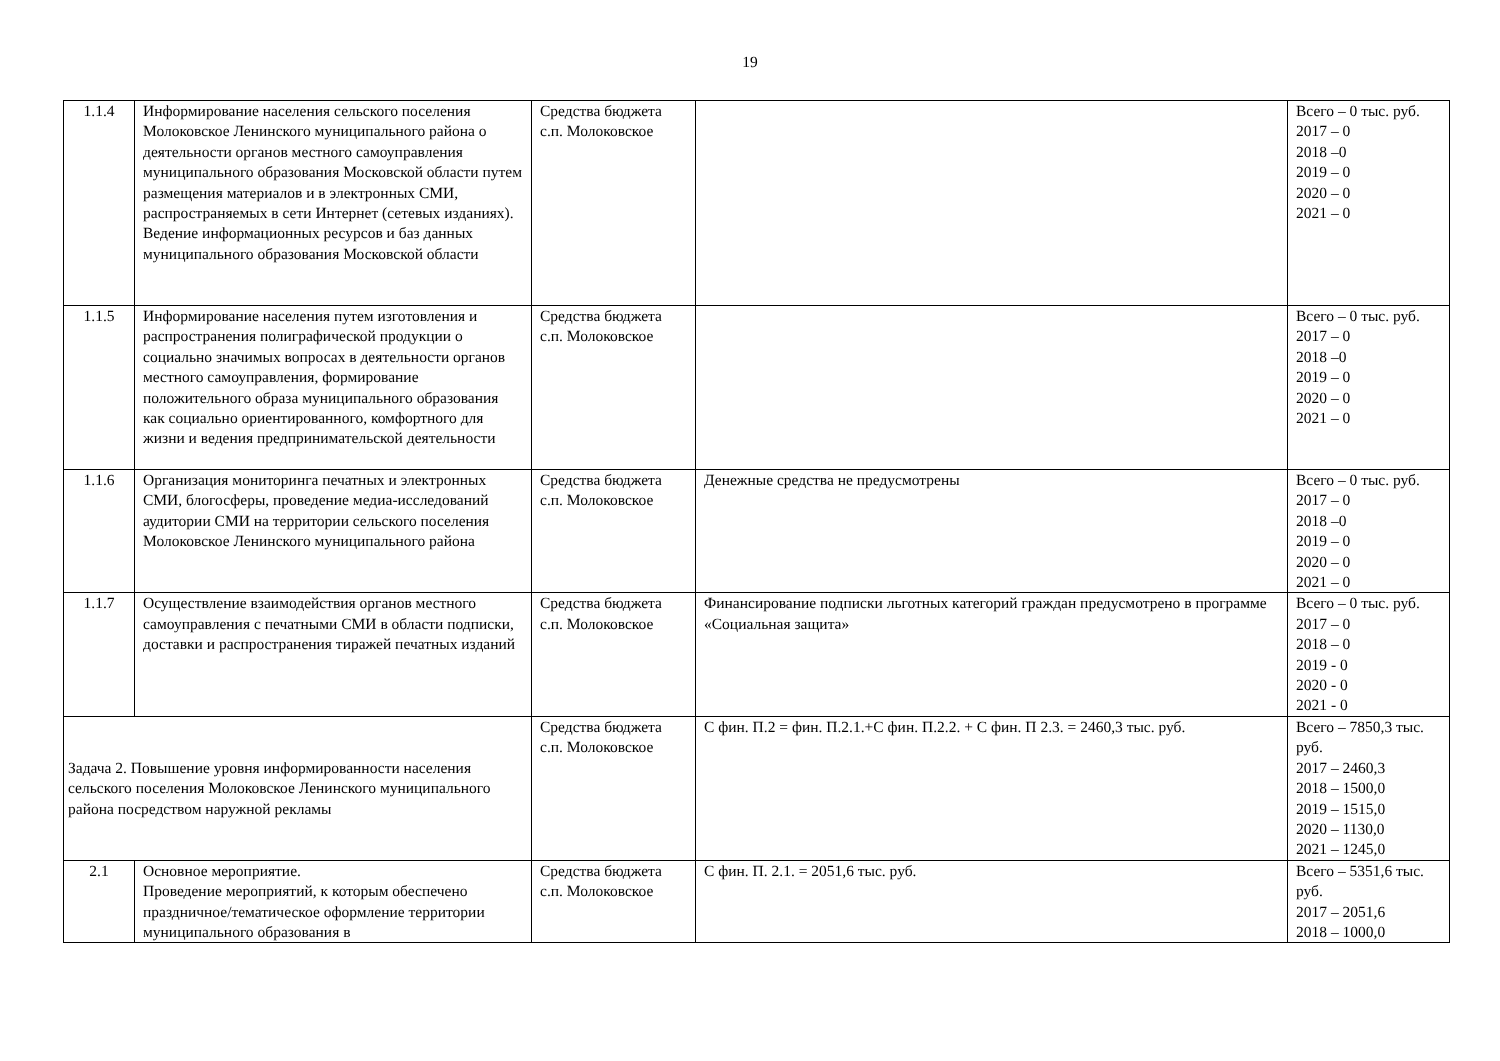19
| 1.1.4 | Информирование населения сельского поселения Молоковское Ленинского муниципального района о деятельности органов местного самоуправления муниципального образования Московской области путем размещения материалов и в электронных СМИ, распространяемых в сети Интернет (сетевых изданиях). Ведение информационных ресурсов и баз данных муниципального образования Московской области | Средства бюджета с.п. Молоковское | | Всего – 0 тыс. руб. 2017 – 0 2018 –0 2019 – 0 2020 – 0 2021 – 0 |
| 1.1.5 | Информирование населения путем изготовления и распространения полиграфической продукции о социально значимых вопросах в деятельности органов местного самоуправления, формирование положительного образа муниципального образования как социально ориентированного, комфортного для жизни и ведения предпринимательской деятельности | Средства бюджета с.п. Молоковское | | Всего – 0 тыс. руб. 2017 – 0 2018 –0 2019 – 0 2020 – 0 2021 – 0 |
| 1.1.6 | Организация мониторинга печатных и электронных СМИ, блогосферы, проведение медиа-исследований аудитории СМИ на территории сельского поселения Молоковское Ленинского муниципального района | Средства бюджета с.п. Молоковское | Денежные средства не предусмотрены | Всего – 0 тыс. руб. 2017 – 0 2018 –0 2019 – 0 2020 – 0 2021 – 0 |
| 1.1.7 | Осуществление взаимодействия органов местного самоуправления с печатными СМИ в области подписки, доставки и распространения тиражей печатных изданий | Средства бюджета с.п. Молоковское | Финансирование подписки льготных категорий граждан предусмотрено в программе «Социальная защита» | Всего – 0 тыс. руб. 2017 – 0 2018 – 0 2019 - 0 2020 - 0 2021 - 0 |
| Задача 2. Повышение уровня информированности населения сельского поселения Молоковское Ленинского муниципального района посредством наружной рекламы | | Средства бюджета с.п. Молоковское | С фин. П.2 = фин. П.2.1.+С фин. П.2.2. + С фин. П 2.3. = 2460,3 тыс. руб. | Всего – 7850,3 тыс. руб. 2017 – 2460,3 2018 – 1500,0 2019 – 1515,0 2020 – 1130,0 2021 – 1245,0 |
| 2.1 | Основное мероприятие. Проведение мероприятий, к которым обеспечено праздничное/тематическое оформление территории муниципального образования в | Средства бюджета с.п. Молоковское | С фин. П. 2.1. = 2051,6 тыс. руб. | Всего – 5351,6 тыс. руб. 2017 – 2051,6 2018 – 1000,0 |